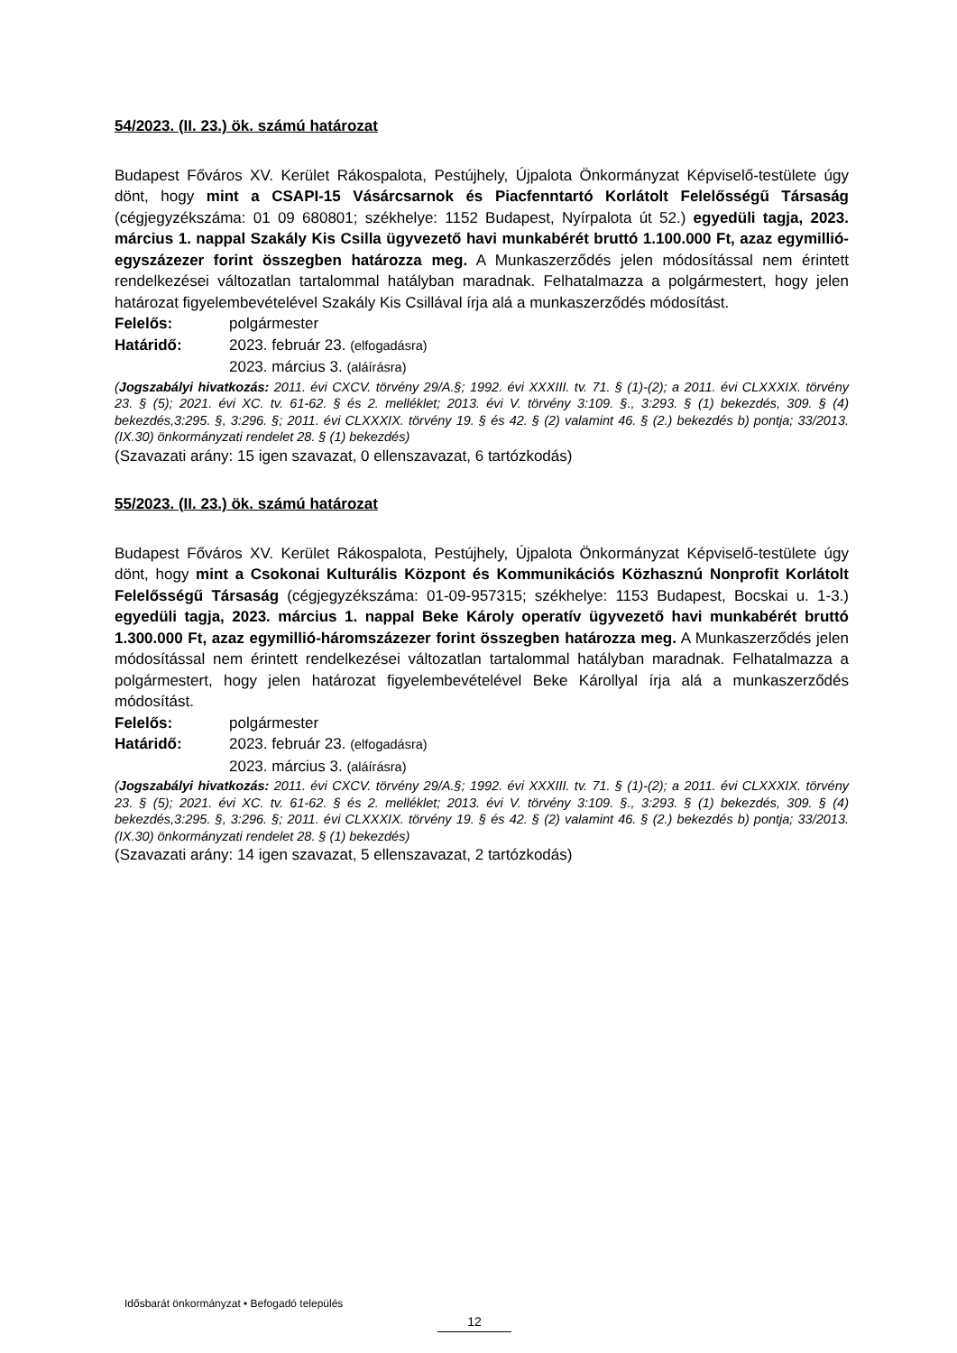54/2023. (II. 23.) ök. számú határozat
Budapest Főváros XV. Kerület Rákospalota, Pestújhely, Újpalota Önkormányzat Képviselő-testülete úgy dönt, hogy mint a CSAPI-15 Vásárcsarnok és Piacfenntartó Korlátolt Felelősségű Társaság (cégjegyzékszáma: 01 09 680801; székhelye: 1152 Budapest, Nyírpalota út 52.) egyedüli tagja, 2023. március 1. nappal Szakály Kis Csilla ügyvezető havi munkabérét bruttó 1.100.000 Ft, azaz egymillió-egyszázezer forint összegben határozza meg. A Munkaszerződés jelen módosítással nem érintett rendelkezései változatlan tartalommal hatályban maradnak. Felhatalmazza a polgármestert, hogy jelen határozat figyelembevételével Szakály Kis Csillával írja alá a munkaszerződés módosítást.
Felelős: polgármester
Határidő: 2023. február 23. (elfogadásra)
2023. március 3. (aláírásra)
(Jogszabályi hivatkozás: 2011. évi CXCV. törvény 29/A.§; 1992. évi XXXIII. tv. 71. § (1)-(2); a 2011. évi CLXXXIX. törvény 23. § (5); 2021. évi XC. tv. 61-62. § és 2. melléklet; 2013. évi V. törvény 3:109. §., 3:293. § (1) bekezdés, 309. § (4) bekezdés,3:295. §, 3:296. §; 2011. évi CLXXXIX. törvény 19. § és 42. § (2) valamint 46. § (2.) bekezdés b) pontja; 33/2013. (IX.30) önkormányzati rendelet 28. § (1) bekezdés)
(Szavazati arány: 15 igen szavazat, 0 ellenszavazat, 6 tartózkodás)
55/2023. (II. 23.) ök. számú határozat
Budapest Főváros XV. Kerület Rákospalota, Pestújhely, Újpalota Önkormányzat Képviselő-testülete úgy dönt, hogy mint a Csokonai Kulturális Központ és Kommunikációs Közhasznú Nonprofit Korlátolt Felelősségű Társaság (cégjegyzékszáma: 01-09-957315; székhelye: 1153 Budapest, Bocskai u. 1-3.) egyedüli tagja, 2023. március 1. nappal Beke Károly operatív ügyvezető havi munkabérét bruttó 1.300.000 Ft, azaz egymillió-háromszázezer forint összegben határozza meg. A Munkaszerződés jelen módosítással nem érintett rendelkezései változatlan tartalommal hatályban maradnak. Felhatalmazza a polgármestert, hogy jelen határozat figyelembevételével Beke Károllyal írja alá a munkaszerződés módosítást.
Felelős: polgármester
Határidő: 2023. február 23. (elfogadásra)
2023. március 3. (aláírásra)
(Jogszabályi hivatkozás: 2011. évi CXCV. törvény 29/A.§; 1992. évi XXXIII. tv. 71. § (1)-(2); a 2011. évi CLXXXIX. törvény 23. § (5); 2021. évi XC. tv. 61-62. § és 2. melléklet; 2013. évi V. törvény 3:109. §., 3:293. § (1) bekezdés, 309. § (4) bekezdés,3:295. §, 3:296. §; 2011. évi CLXXXIX. törvény 19. § és 42. § (2) valamint 46. § (2.) bekezdés b) pontja; 33/2013. (IX.30) önkormányzati rendelet 28. § (1) bekezdés)
(Szavazati arány: 14 igen szavazat, 5 ellenszavazat, 2 tartózkodás)
Idősbarát önkormányzat • Befogadó település
12